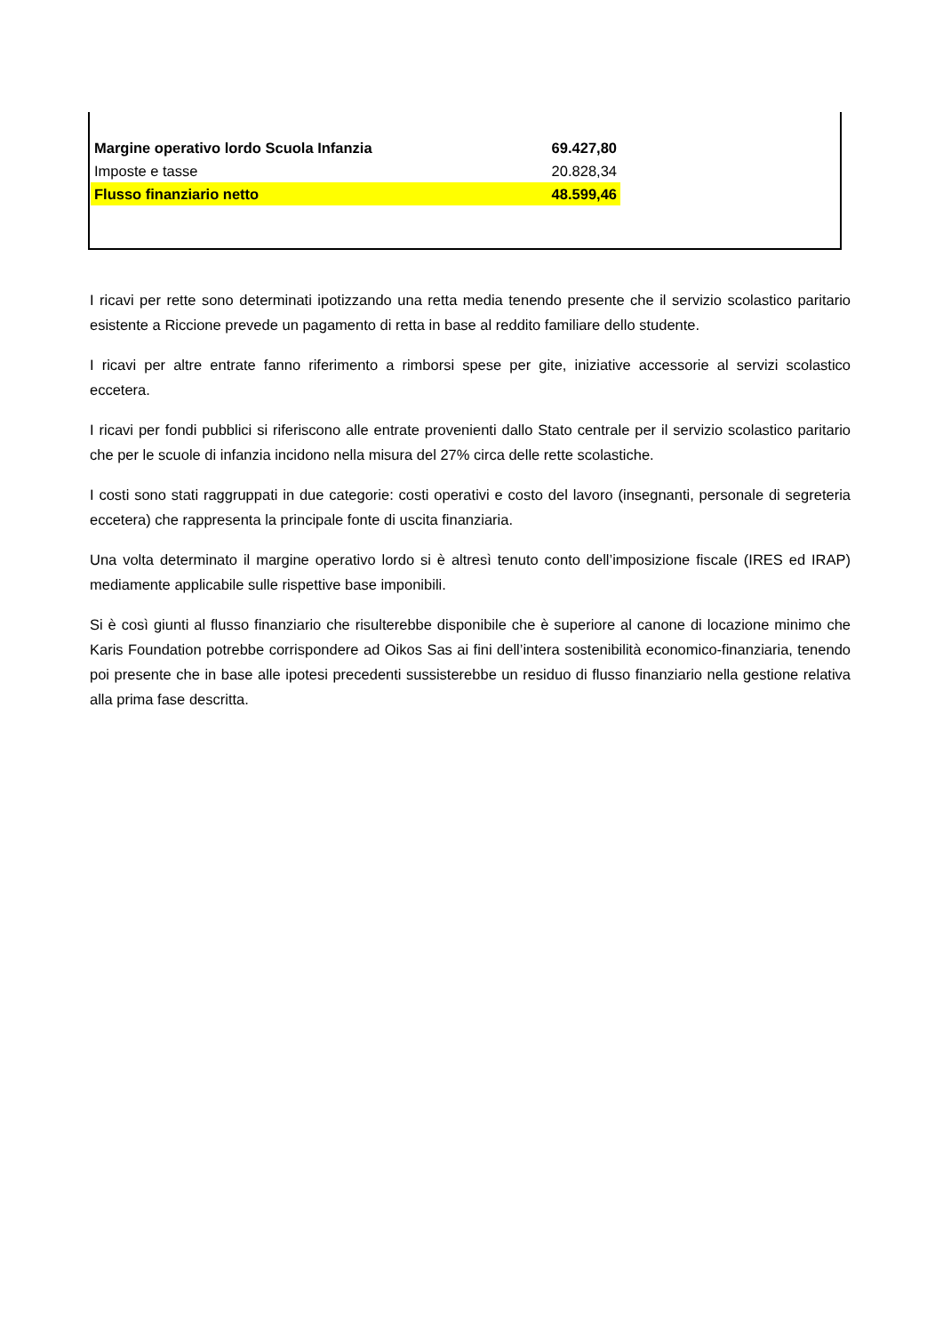| Margine operativo lordo Scuola Infanzia | 69.427,80 |
| Imposte e tasse | 20.828,34 |
| Flusso finanziario netto | 48.599,46 |
I ricavi per rette sono determinati ipotizzando una retta media tenendo presente che il servizio scolastico paritario esistente a Riccione prevede un pagamento di retta in base al reddito familiare dello studente.
I ricavi per altre entrate fanno riferimento a rimborsi spese per gite, iniziative accessorie al servizi scolastico eccetera.
I ricavi per fondi pubblici si riferiscono alle entrate provenienti dallo Stato centrale per il servizio scolastico paritario che per le scuole di infanzia incidono nella misura del 27% circa delle rette scolastiche.
I costi sono stati raggruppati in due categorie: costi operativi e costo del lavoro (insegnanti, personale di segreteria eccetera) che rappresenta la principale fonte di uscita finanziaria.
Una volta determinato il margine operativo lordo si è altresì tenuto conto dell’imposizione fiscale (IRES ed IRAP) mediamente applicabile sulle rispettive base imponibili.
Si è così giunti al flusso finanziario che risulterebbe disponibile che è superiore al canone di locazione minimo che Karis Foundation potrebbe corrispondere ad Oikos Sas ai fini dell’intera sostenibilità economico-finanziaria, tenendo poi presente che in base alle ipotesi precedenti sussisterebbe un residuo di flusso finanziario nella gestione relativa alla prima fase descritta.